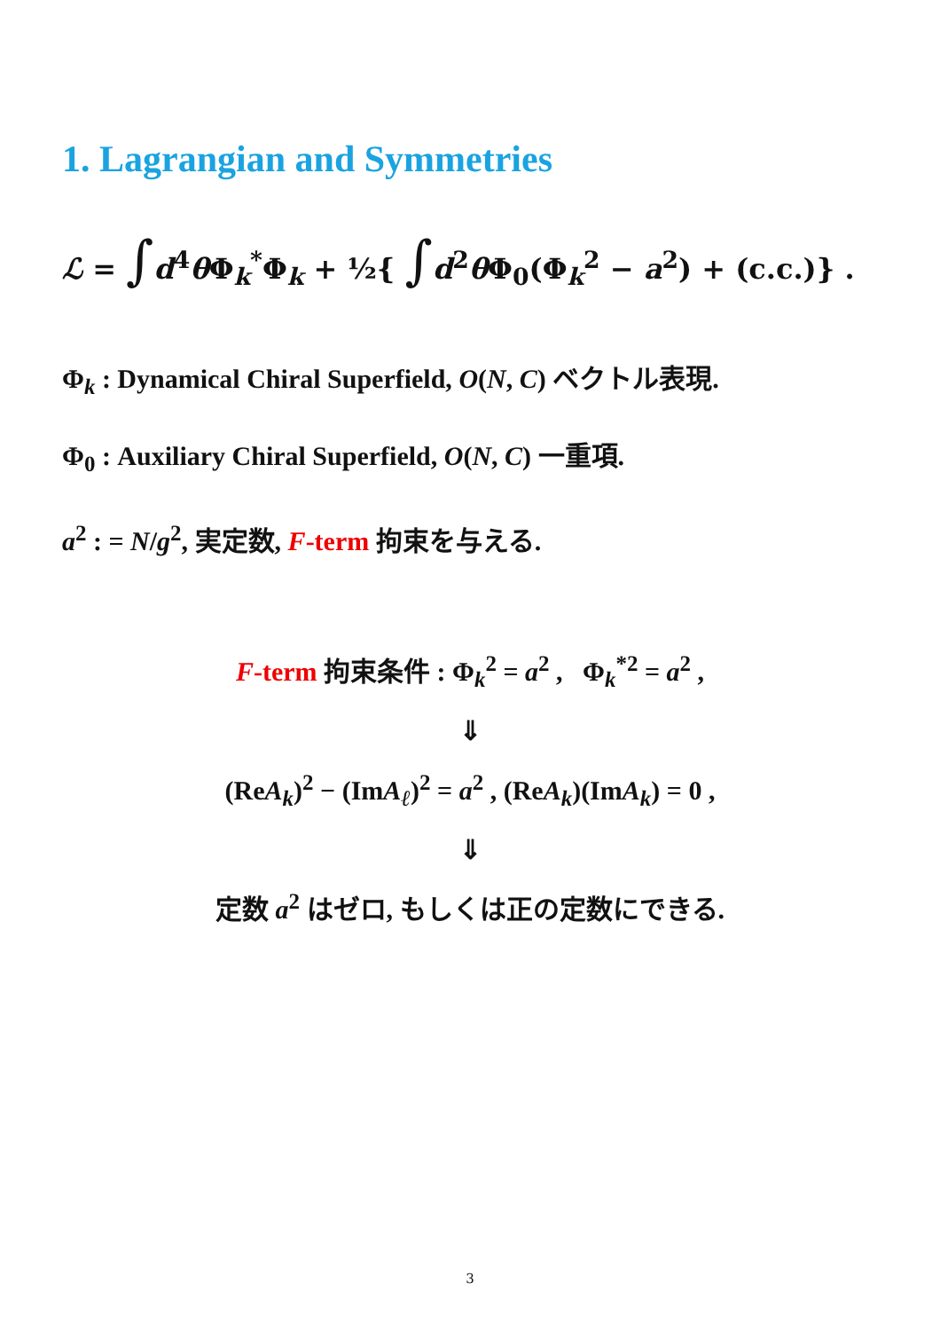1. Lagrangian and Symmetries
ℒ = ∫d<sup>4</sup>θ Φ<sub>k</sub><sup>*</sup>Φ<sub>k</sub> + ½{ ∫d<sup>2</sup>θ Φ<sub>0</sub>(Φ<sub>k</sub><sup>2</sup> − a<sup>2</sup>) + (c.c.)} .
Φ<sub>k</sub> : Dynamical Chiral Superfield, O(N, C) ベクトル表現.
Φ<sub>0</sub> : Auxiliary Chiral Superfield, O(N, C) 一重項.
a<sup>2</sup> : = N/g<sup>2</sup>, 実定数, F-term 拘束を与える.
F-term 拘束条件 : Φ<sub>k</sub><sup>2</sup> = a<sup>2</sup> , Φ<sub>k</sub><sup>*2</sup> = a<sup>2</sup> ,
⇓
(ReA<sub>k</sub>)<sup>2</sup> − (ImA<sub>ℓ</sub>)<sup>2</sup> = a<sup>2</sup> , (ReA<sub>k</sub>)(ImA<sub>k</sub>) = 0 ,
⇓
定数 a<sup>2</sup> はゼロ, もしくは正の定数にできる.
3